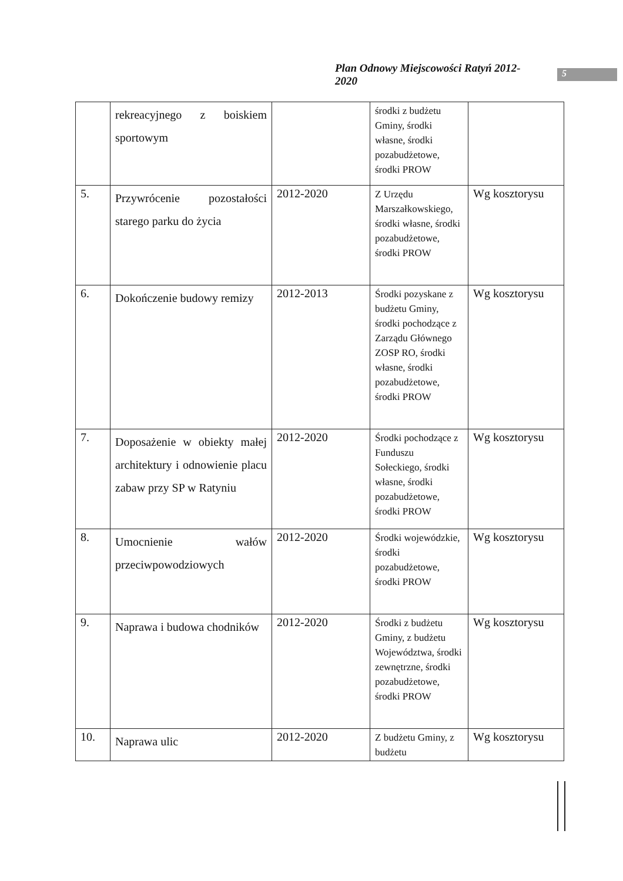Plan Odnowy Miejscowości Ratyń 2012-2020 5
| | rekreacyjnego z boiskiem sportowym | | środki z budżetu Gminy, środki własne, środki pozabudżetowe, środki PROW | |
| 5. | Przywrócenie pozostałości starego parku do życia | 2012-2020 | Z Urzędu Marszałkowskiego, środki własne, środki pozabudżetowe, środki PROW | Wg kosztorysu |
| 6. | Dokończenie budowy remizy | 2012-2013 | Środki pozyskane z budżetu Gminy, środki pochodzące z Zarządu Głównego ZOSP RO, środki własne, środki pozabudżetowe, środki PROW | Wg kosztorysu |
| 7. | Doposażenie w obiekty małej architektury i odnowienie placu zabaw przy SP w Ratyniu | 2012-2020 | Środki pochodzące z Funduszu Sołeckiego, środki własne, środki pozabudżetowe, środki PROW | Wg kosztorysu |
| 8. | Umocnienie wałów przeciwpowodziowych | 2012-2020 | Środki wojewódzkie, środki pozabudżetowe, środki PROW | Wg kosztorysu |
| 9. | Naprawa i budowa chodników | 2012-2020 | Środki z budżetu Gminy, z budżetu Województwa, środki zewnętrzne, środki pozabudżetowe, środki PROW | Wg kosztorysu |
| 10. | Naprawa ulic | 2012-2020 | Z budżetu Gminy, z budżetu | Wg kosztorysu |